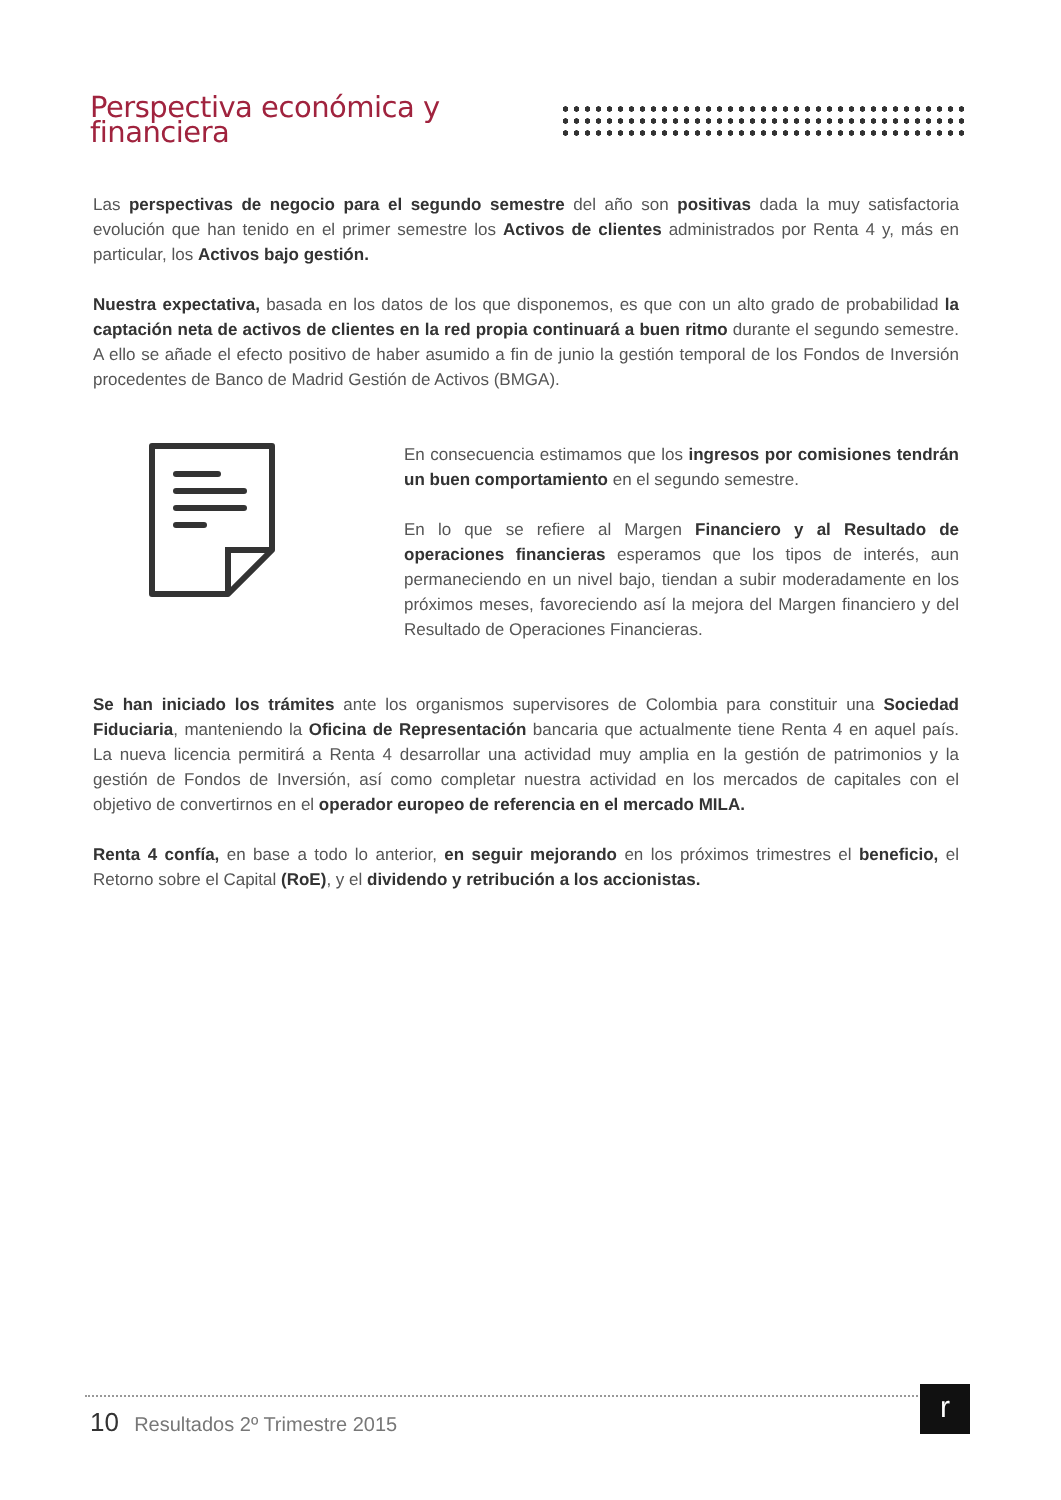Perspectiva económica y financiera
Las perspectivas de negocio para el segundo semestre del año son positivas dada la muy satisfactoria evolución que han tenido en el primer semestre los Activos de clientes administrados por Renta 4 y, más en particular, los Activos bajo gestión.
Nuestra expectativa, basada en los datos de los que disponemos, es que con un alto grado de probabilidad la captación neta de activos de clientes en la red propia continuará a buen ritmo durante el segundo semestre. A ello se añade el efecto positivo de haber asumido a fin de junio la gestión temporal de los Fondos de Inversión procedentes de Banco de Madrid Gestión de Activos (BMGA).
En consecuencia estimamos que los ingresos por comisiones tendrán un buen comportamiento en el segundo semestre.
En lo que se refiere al Margen Financiero y al Resultado de operaciones financieras esperamos que los tipos de interés, aun permaneciendo en un nivel bajo, tiendan a subir moderadamente en los próximos meses, favoreciendo así la mejora del Margen financiero y del Resultado de Operaciones Financieras.
Se han iniciado los trámites ante los organismos supervisores de Colombia para constituir una Sociedad Fiduciaria, manteniendo la Oficina de Representación bancaria que actualmente tiene Renta 4 en aquel país. La nueva licencia permitirá a Renta 4 desarrollar una actividad muy amplia en la gestión de patrimonios y la gestión de Fondos de Inversión, así como completar nuestra actividad en los mercados de capitales con el objetivo de convertirnos en el operador europeo de referencia en el mercado MILA.
Renta 4 confía, en base a todo lo anterior, en seguir mejorando en los próximos trimestres el beneficio, el Retorno sobre el Capital (RoE), y el dividendo y retribución a los accionistas.
10 Resultados 2º Trimestre 2015
r